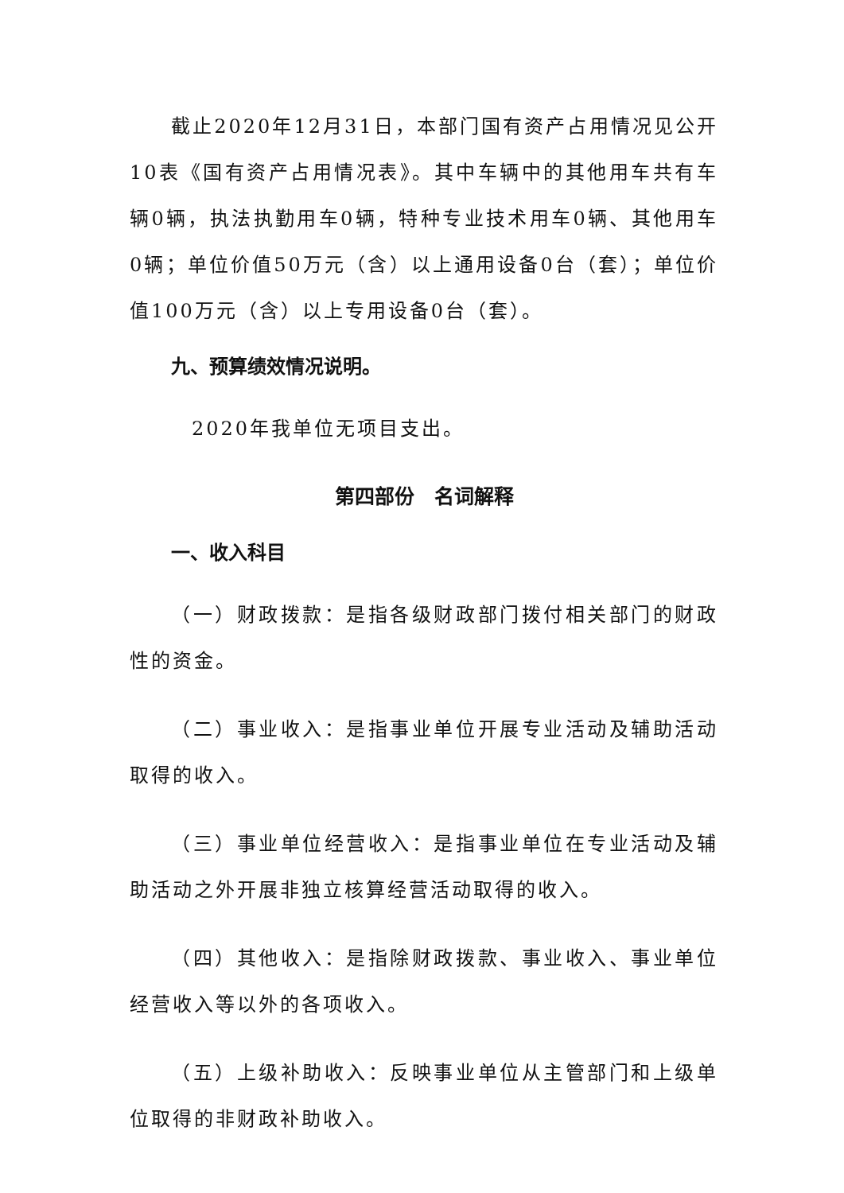截止2020年12月31日，本部门国有资产占用情况见公开10表《国有资产占用情况表》。其中车辆中的其他用车共有车辆0辆，执法执勤用车0辆，特种专业技术用车0辆、其他用车0辆；单位价值50万元（含）以上通用设备0台（套）；单位价值100万元（含）以上专用设备0台（套）。
九、预算绩效情况说明。
2020年我单位无项目支出。
第四部份　名词解释
一、收入科目
（一）财政拨款：是指各级财政部门拨付相关部门的财政性的资金。
（二）事业收入：是指事业单位开展专业活动及辅助活动取得的收入。
（三）事业单位经营收入：是指事业单位在专业活动及辅助活动之外开展非独立核算经营活动取得的收入。
（四）其他收入：是指除财政拨款、事业收入、事业单位经营收入等以外的各项收入。
（五）上级补助收入：反映事业单位从主管部门和上级单位取得的非财政补助收入。